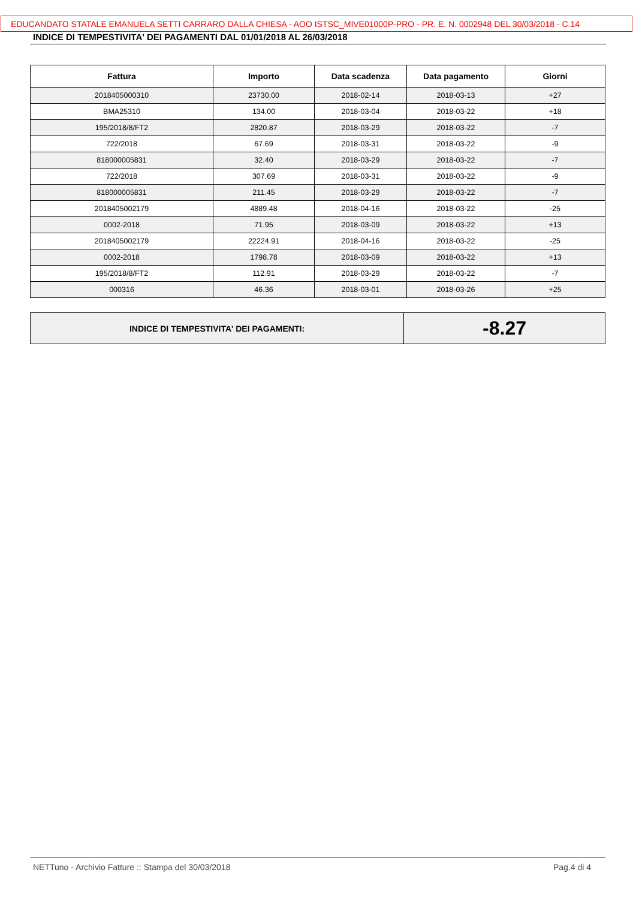EDUCANDATO STATALE EMANUELA SETTI CARRARO DALLA CHIESA - AOO ISTSC_MIVE01000P-PRO - PR. E. N. 0002948 DEL 30/03/2018 - C.14
INDICE DI TEMPESTIVITA' DEI PAGAMENTI DAL 01/01/2018 AL 26/03/2018
| Fattura | Importo | Data scadenza | Data pagamento | Giorni |
| --- | --- | --- | --- | --- |
| 2018405000310 | 23730.00 | 2018-02-14 | 2018-03-13 | +27 |
| BMA25310 | 134.00 | 2018-03-04 | 2018-03-22 | +18 |
| 195/2018/8/FT2 | 2820.87 | 2018-03-29 | 2018-03-22 | -7 |
| 722/2018 | 67.69 | 2018-03-31 | 2018-03-22 | -9 |
| 818000005831 | 32.40 | 2018-03-29 | 2018-03-22 | -7 |
| 722/2018 | 307.69 | 2018-03-31 | 2018-03-22 | -9 |
| 818000005831 | 211.45 | 2018-03-29 | 2018-03-22 | -7 |
| 2018405002179 | 4889.48 | 2018-04-16 | 2018-03-22 | -25 |
| 0002-2018 | 71.95 | 2018-03-09 | 2018-03-22 | +13 |
| 2018405002179 | 22224.91 | 2018-04-16 | 2018-03-22 | -25 |
| 0002-2018 | 1798.78 | 2018-03-09 | 2018-03-22 | +13 |
| 195/2018/8/FT2 | 112.91 | 2018-03-29 | 2018-03-22 | -7 |
| 000316 | 46.36 | 2018-03-01 | 2018-03-26 | +25 |
| INDICE DI TEMPESTIVITA' DEI PAGAMENTI: | -8.27 |
NETTuno - Archivio Fatture :: Stampa del 30/03/2018 Pag.4 di 4